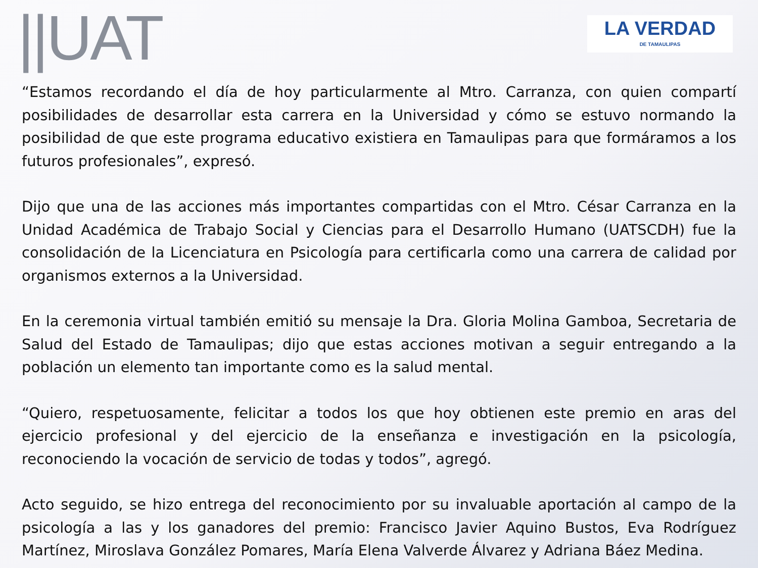||UAT
LA VERDAD
DE TAMAULIPAS
“Estamos recordando el día de hoy particularmente al Mtro. Carranza, con quien compartí posibilidades de desarrollar esta carrera en la Universidad y cómo se estuvo normando la posibilidad de que este programa educativo existiera en Tamaulipas para que formáramos a los futuros profesionales”, expresó.
Dijo que una de las acciones más importantes compartidas con el Mtro. César Carranza en la Unidad Académica de Trabajo Social y Ciencias para el Desarrollo Humano (UATSCDH) fue la consolidación de la Licenciatura en Psicología para certificarla como una carrera de calidad por organismos externos a la Universidad.
En la ceremonia virtual también emitió su mensaje la Dra. Gloria Molina Gamboa, Secretaria de Salud del Estado de Tamaulipas; dijo que estas acciones motivan a seguir entregando a la población un elemento tan importante como es la salud mental.
“Quiero, respetuosamente, felicitar a todos los que hoy obtienen este premio en aras del ejercicio profesional y del ejercicio de la enseñanza e investigación en la psicología, reconociendo la vocación de servicio de todas y todos”, agregó.
Acto seguido, se hizo entrega del reconocimiento por su invaluable aportación al campo de la psicología a las y los ganadores del premio: Francisco Javier Aquino Bustos, Eva Rodríguez Martínez, Miroslava González Pomares, María Elena Valverde Álvarez y Adriana Báez Medina.